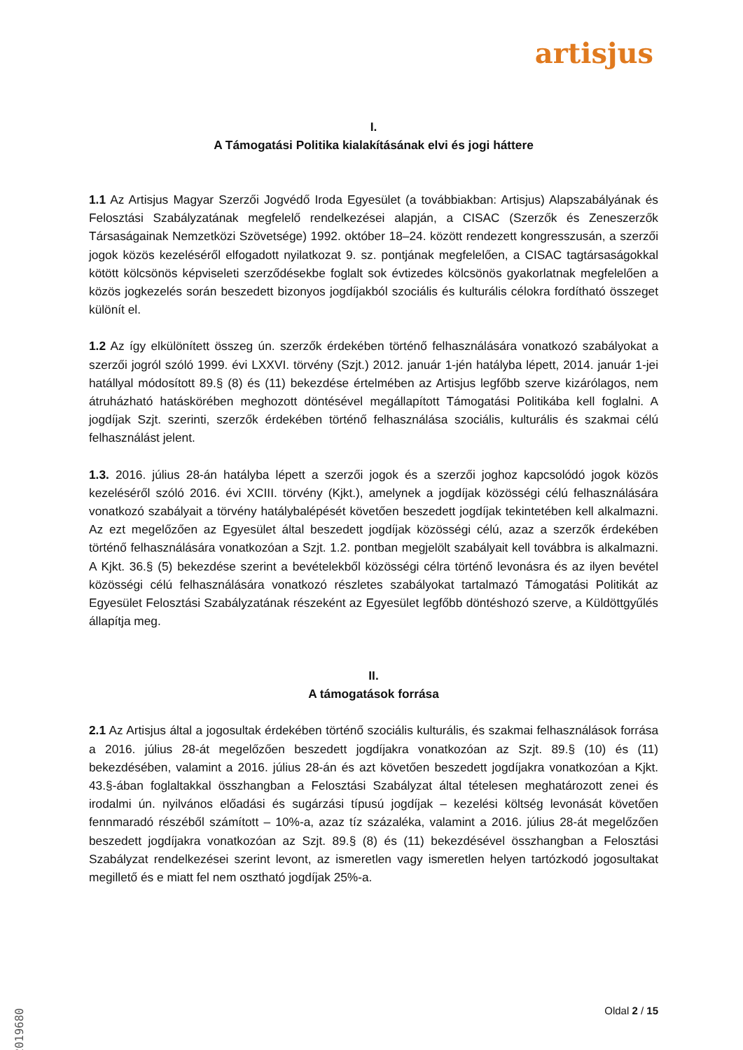artisjus
I.
A Támogatási Politika kialakításának elvi és jogi háttere
1.1 Az Artisjus Magyar Szerzői Jogvédő Iroda Egyesület (a továbbiakban: Artisjus) Alapszabályának és Felosztási Szabályzatának megfelelő rendelkezései alapján, a CISAC (Szerzők és Zeneszerzők Társaságainak Nemzetközi Szövetsége) 1992. október 18–24. között rendezett kongresszusán, a szerzői jogok közös kezeléséről elfogadott nyilatkozat 9. sz. pontjának megfelelően, a CISAC tagtársaságokkal kötött kölcsönös képviseleti szerződésekbe foglalt sok évtizedes kölcsönös gyakorlatnak megfelelően a közös jogkezelés során beszedett bizonyos jogdíjakból szociális és kulturális célokra fordítható összeget különít el.
1.2 Az így elkülönített összeg ún. szerzők érdekében történő felhasználására vonatkozó szabályokat a szerzői jogról szóló 1999. évi LXXVI. törvény (Szjt.) 2012. január 1-jén hatályba lépett, 2014. január 1-jei hatállyal módosított 89.§ (8) és (11) bekezdése értelmében az Artisjus legfőbb szerve kizárólagos, nem átruházható hatáskörében meghozott döntésével megállapított Támogatási Politikába kell foglalni. A jogdíjak Szjt. szerinti, szerzők érdekében történő felhasználása szociális, kulturális és szakmai célú felhasználást jelent.
1.3. 2016. július 28-án hatályba lépett a szerzői jogok és a szerzői joghoz kapcsolódó jogok közös kezeléséről szóló 2016. évi XCIII. törvény (Kjkt.), amelynek a jogdíjak közösségi célú felhasználására vonatkozó szabályait a törvény hatálybalépését követően beszedett jogdíjak tekintetében kell alkalmazni. Az ezt megelőzően az Egyesület által beszedett jogdíjak közösségi célú, azaz a szerzők érdekében történő felhasználására vonatkozóan a Szjt. 1.2. pontban megjelölt szabályait kell továbbra is alkalmazni. A Kjkt. 36.§ (5) bekezdése szerint a bevételekből közösségi célra történő levonásra és az ilyen bevétel közösségi célú felhasználására vonatkozó részletes szabályokat tartalmazó Támogatási Politikát az Egyesület Felosztási Szabályzatának részeként az Egyesület legfőbb döntéshozó szerve, a Küldöttgyűlés állapítja meg.
II.
A támogatások forrása
2.1 Az Artisjus által a jogosultak érdekében történő szociális kulturális, és szakmai felhasználások forrása a 2016. július 28-át megelőzően beszedett jogdíjakra vonatkozóan az Szjt. 89.§ (10) és (11) bekezdésében, valamint a 2016. július 28-án és azt követően beszedett jogdíjakra vonatkozóan a Kjkt. 43.§-ában foglaltakkal összhangban a Felosztási Szabályzat által tételesen meghatározott zenei és irodalmi ún. nyilvános előadási és sugárzási típusú jogdíjak – kezelési költség levonását követően fennmaradó részéből számított – 10%-a, azaz tíz százaléka, valamint a 2016. július 28-át megelőzően beszedett jogdíjakra vonatkozóan az Szjt. 89.§ (8) és (11) bekezdésével összhangban a Felosztási Szabályzat rendelkezései szerint levont, az ismeretlen vagy ismeretlen helyen tartózkodó jogosultakat megillető és e miatt fel nem osztható jogdíjak 25%-a.
Oldal 2 / 15
2019680